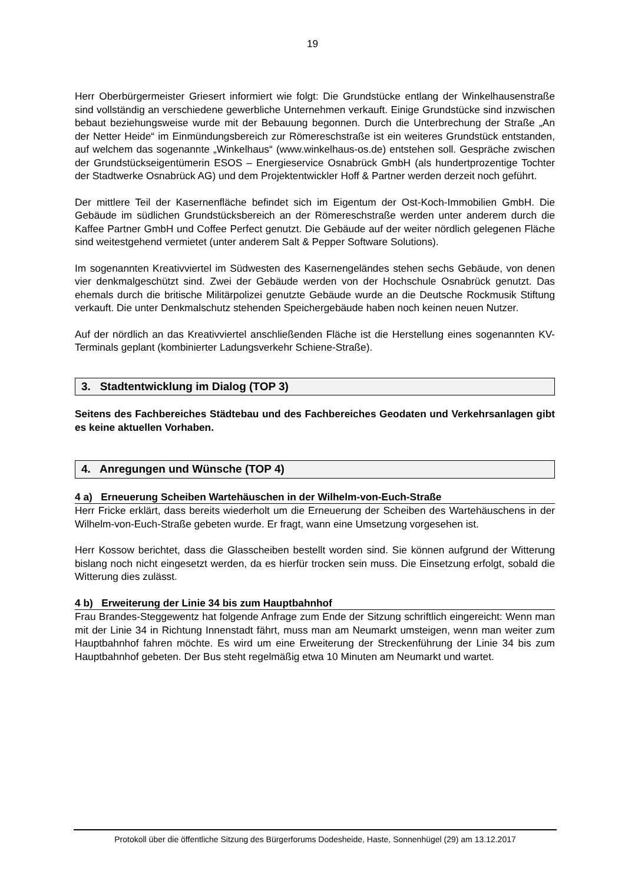19
Herr Oberbürgermeister Griesert informiert wie folgt: Die Grundstücke entlang der Winkelhausenstraße sind vollständig an verschiedene gewerbliche Unternehmen verkauft. Einige Grundstücke sind inzwischen bebaut beziehungsweise wurde mit der Bebauung begonnen. Durch die Unterbrechung der Straße „An der Netter Heide“ im Einmündungsbereich zur Römereschstraße ist ein weiteres Grundstück entstanden, auf welchem das sogenannte „Winkelhaus“ (www.winkelhaus-os.de) entstehen soll. Gespräche zwischen der Grundstückseigentümerin ESOS – Energieservice Osnabrück GmbH (als hundertprozentige Tochter der Stadtwerke Osnabrück AG) und dem Projektentwickler Hoff & Partner werden derzeit noch geführt.
Der mittlere Teil der Kasernenfläche befindet sich im Eigentum der Ost-Koch-Immobilien GmbH. Die Gebäude im südlichen Grundstücksbereich an der Römereschstraße werden unter anderem durch die Kaffee Partner GmbH und Coffee Perfect genutzt. Die Gebäude auf der weiter nördlich gelegenen Fläche sind weitestgehend vermietet (unter anderem Salt & Pepper Software Solutions).
Im sogenannten Kreativviertel im Südwesten des Kasernengeländes stehen sechs Gebäude, von denen vier denkmalgeschützt sind. Zwei der Gebäude werden von der Hochschule Osnabrück genutzt. Das ehemals durch die britische Militärpolizei genutzte Gebäude wurde an die Deutsche Rockmusik Stiftung verkauft. Die unter Denkmalschutz stehenden Speichergebäude haben noch keinen neuen Nutzer.
Auf der nördlich an das Kreativviertel anschließenden Fläche ist die Herstellung eines sogenannten KV-Terminals geplant (kombinierter Ladungsverkehr Schiene-Straße).
3. Stadtentwicklung im Dialog (TOP 3)
Seitens des Fachbereiches Städtebau und des Fachbereiches Geodaten und Verkehrsanlagen gibt es keine aktuellen Vorhaben.
4. Anregungen und Wünsche (TOP 4)
4 a) Erneuerung Scheiben Wartehäuschen in der Wilhelm-von-Euch-Straße
Herr Fricke erklärt, dass bereits wiederholt um die Erneuerung der Scheiben des Wartehäuschens in der Wilhelm-von-Euch-Straße gebeten wurde. Er fragt, wann eine Umsetzung vorgesehen ist.
Herr Kossow berichtet, dass die Glasscheiben bestellt worden sind. Sie können aufgrund der Witterung bislang noch nicht eingesetzt werden, da es hierfür trocken sein muss. Die Einsetzung erfolgt, sobald die Witterung dies zulässt.
4 b) Erweiterung der Linie 34 bis zum Hauptbahnhof
Frau Brandes-Steggewentz hat folgende Anfrage zum Ende der Sitzung schriftlich eingereicht: Wenn man mit der Linie 34 in Richtung Innenstadt fährt, muss man am Neumarkt umsteigen, wenn man weiter zum Hauptbahnhof fahren möchte. Es wird um eine Erweiterung der Streckenführung der Linie 34 bis zum Hauptbahnhof gebeten. Der Bus steht regelmäßig etwa 10 Minuten am Neumarkt und wartet.
Protokoll über die öffentliche Sitzung des Bürgerforums Dodesheide, Haste, Sonnenhügel (29) am 13.12.2017